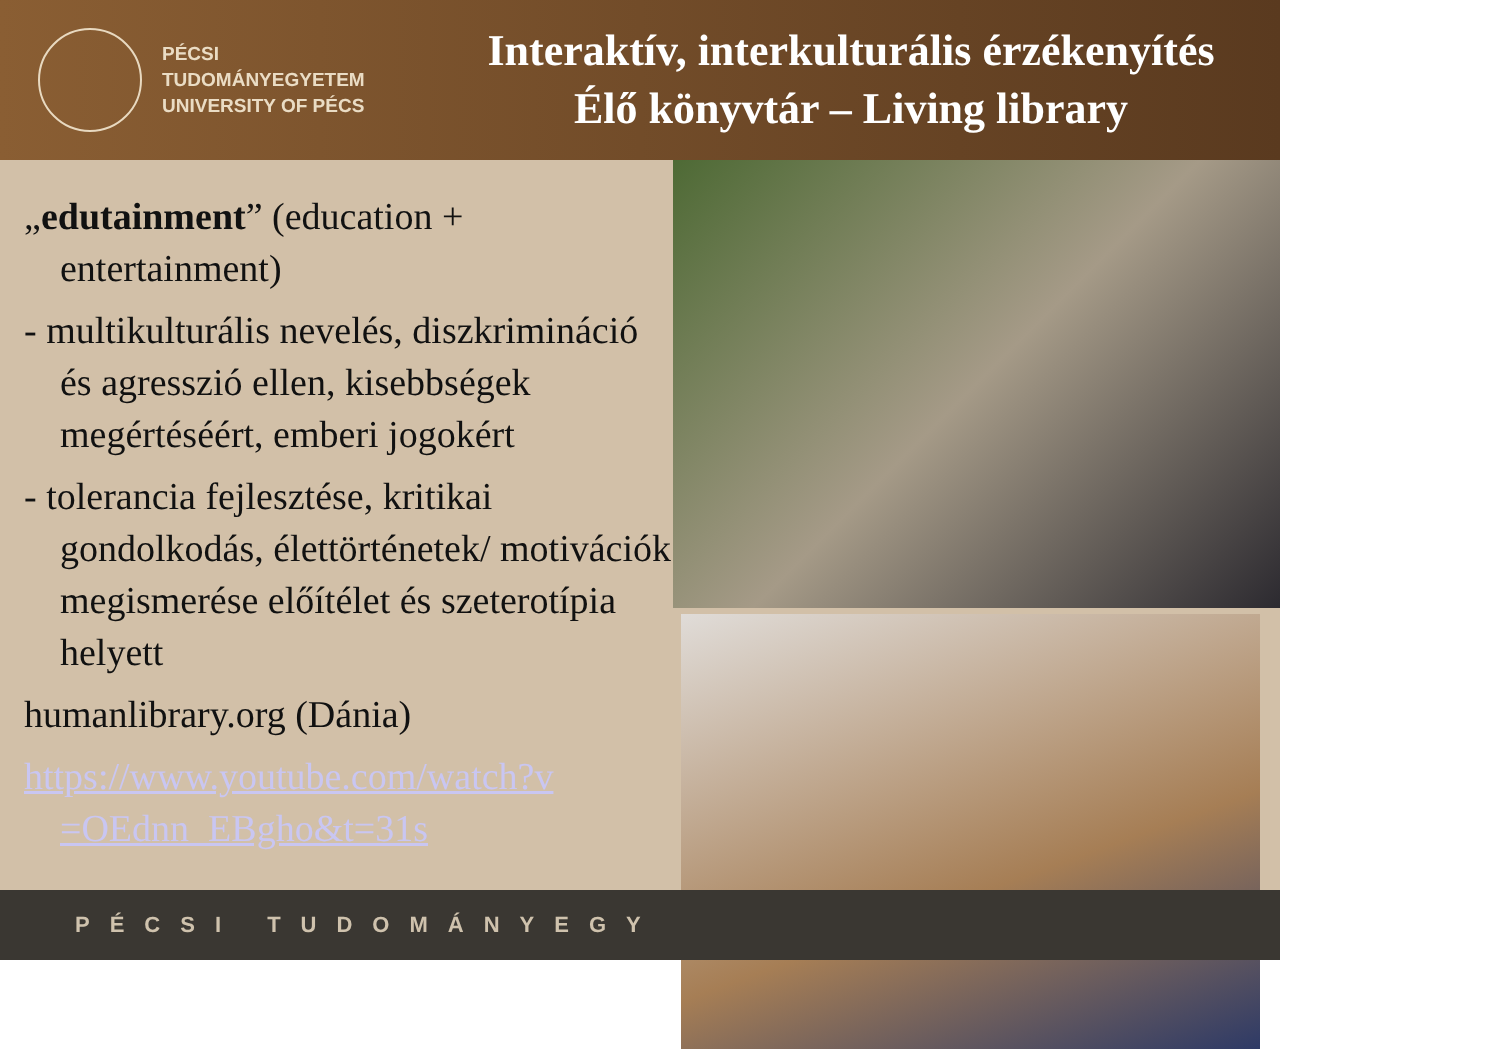PÉCSI TUDOMÁNYEGYETEM
UNIVERSITY OF PÉCS
Interaktív, interkulturális érzékenyítés
Élő könyvtár – Living library
„edutainment” (education + entertainment)
- multikulturális nevelés, diszkrimináció és agresszió ellen, kisebbségek megértéséért, emberi jogokért
- tolerancia fejlesztése, kritikai gondolkodás, élettörténetek/ motivációk megismerése előítélet és szeterotípia helyett
humanlibrary.org (Dánia)
https://www.youtube.com/watch?v =OEdnn_EBgho&t=31s
PÉCSI TUDOMÁNYEGY